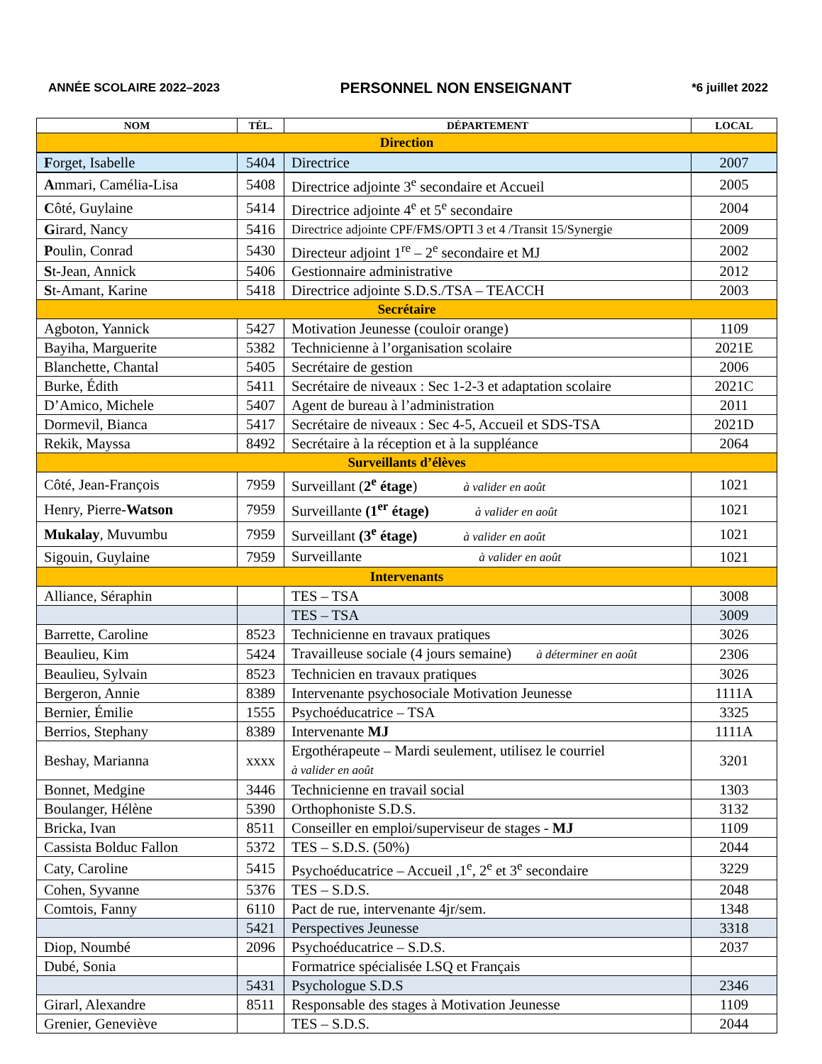ANNÉE SCOLAIRE 2022–2023 PERSONNEL NON ENSEIGNANT *6 juillet 2022
| NOM | TÉL. | DÉPARTEMENT | LOCAL |
| --- | --- | --- | --- |
| Direction | | | |
| F orget, Isabelle | 5404 | Directrice | 2007 |
| A mmari, Camélia-Lisa | 5408 | Directrice adjointe 3<sup>e</sup> secondaire et Accueil | 2005 |
| C ôté, Guylaine | 5414 | Directrice adjointe 4<sup>e</sup> et 5<sup>e</sup> secondaire | 2004 |
| G irard, Nancy | 5416 | Directrice adjointe CPF/FMS/OPTI 3 et 4 /Transit 15/Synergie | 2009 |
| P oulin, Conrad | 5430 | Directeur adjoint 1<sup>re</sup> – 2<sup>e</sup> secondaire et MJ | 2002 |
| S t-Jean, Annick | 5406 | Gestionnaire administrative | 2012 |
| S t-Amant, Karine | 5418 | Directrice adjointe S.D.S./TSA – TEACCH | 2003 |
| Secrétaire | | | |
| Agboton, Yannick | 5427 | Motivation Jeunesse (couloir orange) | 1109 |
| Bayiha, Marguerite | 5382 | Technicienne à l’organisation scolaire | 2021E |
| Blanchette, Chantal | 5405 | Secrétaire de gestion | 2006 |
| Burke, Édith | 5411 | Secrétaire de niveaux : Sec 1-2-3 et adaptation scolaire | 2021C |
| D’Amico, Michele | 5407 | Agent de bureau à l’administration | 2011 |
| Dormevil, Bianca | 5417 | Secrétaire de niveaux : Sec 4-5, Accueil et SDS-TSA | 2021D |
| Rekik, Mayssa | 8492 | Secrétaire à la réception et à la suppléance | 2064 |
| Surveillants d’élèves | | | |
| Côté, Jean-François | 7959 | Surveillant ( 2<sup>e</sup> étage ) à valider en août | 1021 |
| Henry, Pierre- Watson | 7959 | Surveillante (1<sup>er</sup> étage) à valider en août | 1021 |
| Mukalay , Muvumbu | 7959 | Surveillant (3<sup>e</sup> étage) à valider en août | 1021 |
| Sigouin, Guylaine | 7959 | Surveillante à valider en août | 1021 |
| Intervenants | | | |
| Alliance, Séraphin | | TES – TSA | 3008 |
| | | TES – TSA | 3009 |
| Barrette, Caroline | 8523 | Technicienne en travaux pratiques | 3026 |
| Beaulieu, Kim | 5424 | Travailleuse sociale (4 jours semaine) à déterminer en août | 2306 |
| Beaulieu, Sylvain | 8523 | Technicien en travaux pratiques | 3026 |
| Bergeron, Annie | 8389 | Intervenante psychosociale Motivation Jeunesse | 1111A |
| Bernier, Émilie | 1555 | Psychoéducatrice – TSA | 3325 |
| Berrios, Stephany | 8389 | Intervenante MJ | 1111A |
| Beshay, Marianna | xxxx | Ergothérapeute – Mardi seulement, utilisez le courriel à valider en août | 3201 |
| Bonnet, Medgine | 3446 | Technicienne en travail social | 1303 |
| Boulanger, Hélène | 5390 | Orthophoniste S.D.S. | 3132 |
| Bricka, Ivan | 8511 | Conseiller en emploi/superviseur de stages - MJ | 1109 |
| Cassista Bolduc Fallon | 5372 | TES – S.D.S. (50%) | 2044 |
| Caty, Caroline | 5415 | Psychoéducatrice – Accueil ,1<sup>e</sup>, 2<sup>e</sup> et 3<sup>e</sup> secondaire | 3229 |
| Cohen, Syvanne | 5376 | TES – S.D.S. | 2048 |
| Comtois, Fanny | 6110 | Pact de rue, intervenante 4jr/sem. | 1348 |
| | 5421 | Perspectives Jeunesse | 3318 |
| Diop, Noumbé | 2096 | Psychoéducatrice – S.D.S. | 2037 |
| Dubé, Sonia | | Formatrice spécialisée LSQ et Français | |
| | 5431 | Psychologue S.D.S | 2346 |
| Girarl, Alexandre | 8511 | Responsable des stages à Motivation Jeunesse | 1109 |
| Grenier, Geneviève | | TES – S.D.S. | 2044 |